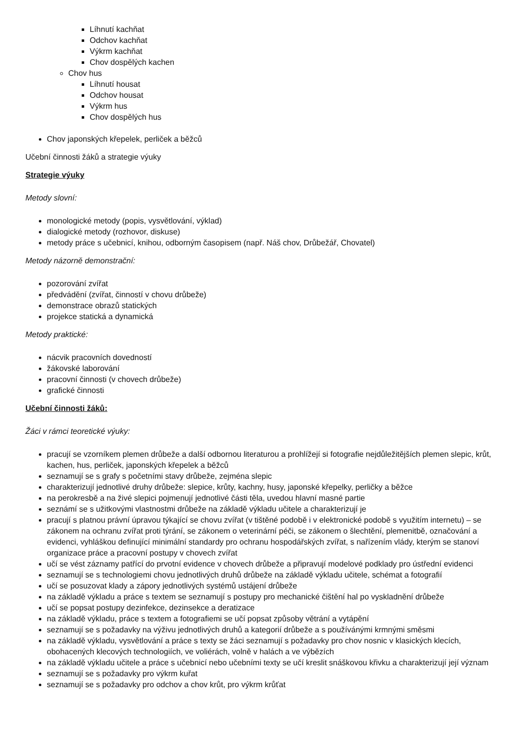Líhnutí kachňat
Odchov kachňat
Výkrm kachňat
Chov dospělých kachen
Chov hus
Líhnutí housat
Odchov housat
Výkrm hus
Chov dospělých hus
Chov japonských křepelek, perliček a běžců
Učební činnosti žáků a strategie výuky
Strategie výuky
Metody slovní:
monologické metody (popis, vysvětlování, výklad)
dialogické metody (rozhovor, diskuse)
metody práce s učebnicí, knihou, odborným časopisem (např. Náš chov, Drůbežář, Chovatel)
Metody názorně demonstrační:
pozorování zvířat
předvádění (zvířat, činností v chovu drůbeže)
demonstrace obrazů statických
projekce statická a dynamická
Metody praktické:
nácvik pracovních dovedností
žákovské laborování
pracovní činnosti (v chovech drůbeže)
grafické činnosti
Učební činnosti žáků:
Žáci v rámci teoretické výuky:
pracují se vzorníkem plemen drůbeže a další odbornou literaturou a prohlížejí si fotografie nejdůležitějších plemen slepic, krůt, kachen, hus, perliček, japonských křepelek a běžců
seznamují se s grafy s početními stavy drůbeže, zejména slepic
charakterizují jednotlivé druhy drůbeže: slepice, krůty, kachny, husy, japonské křepelky, perličky a běžce
na perokresbě a na živé slepici pojmenují jednotlivé části těla, uvedou hlavní masné partie
seznámí se s užitkovými vlastnostmi drůbeže na základě výkladu učitele a charakterizují je
pracují s platnou právní úpravou týkající se chovu zvířat (v tištěné podobě i v elektronické podobě s využitím internetu) – se zákonem na ochranu zvířat proti týrání, se zákonem o veterinární péči, se zákonem o šlechtění, plemenitbě, označování a evidenci, vyhláškou definující minimální standardy pro ochranu hospodářských zvířat, s nařízením vlády, kterým se stanoví organizace práce a pracovní postupy v chovech zvířat
učí se vést záznamy patřící do prvotní evidence v chovech drůbeže a připravují modelové podklady pro ústřední evidenci
seznamují se s technologiemi chovu jednotlivých druhů drůbeže na základě výkladu učitele, schémat a fotografií
učí se posuzovat klady a zápory jednotlivých systémů ustájení drůbeže
na základě výkladu a práce s textem se seznamují s postupy pro mechanické čištění hal po vyskladnění drůbeže
učí se popsat postupy dezinfekce, dezinsekce a deratizace
na základě výkladu, práce s textem a fotografiemi se učí popsat způsoby větrání a vytápění
seznamují se s požadavky na výživu jednotlivých druhů a kategorií drůbeže a s používánými krmnými směsmi
na základě výkladu, vysvětlování a práce s texty se žáci seznamují s požadavky pro chov nosnic v klasických klecích, obohacených klecových technologiích, ve voliérách, volně v halách a ve výbězích
na základě výkladu učitele a práce s učebnicí nebo učebními texty se učí kreslit snáškovou křivku a charakterizují její význam
seznamují se s požadavky pro výkrm kuřat
seznamují se s požadavky pro odchov a chov krůt, pro výkrm krůťat